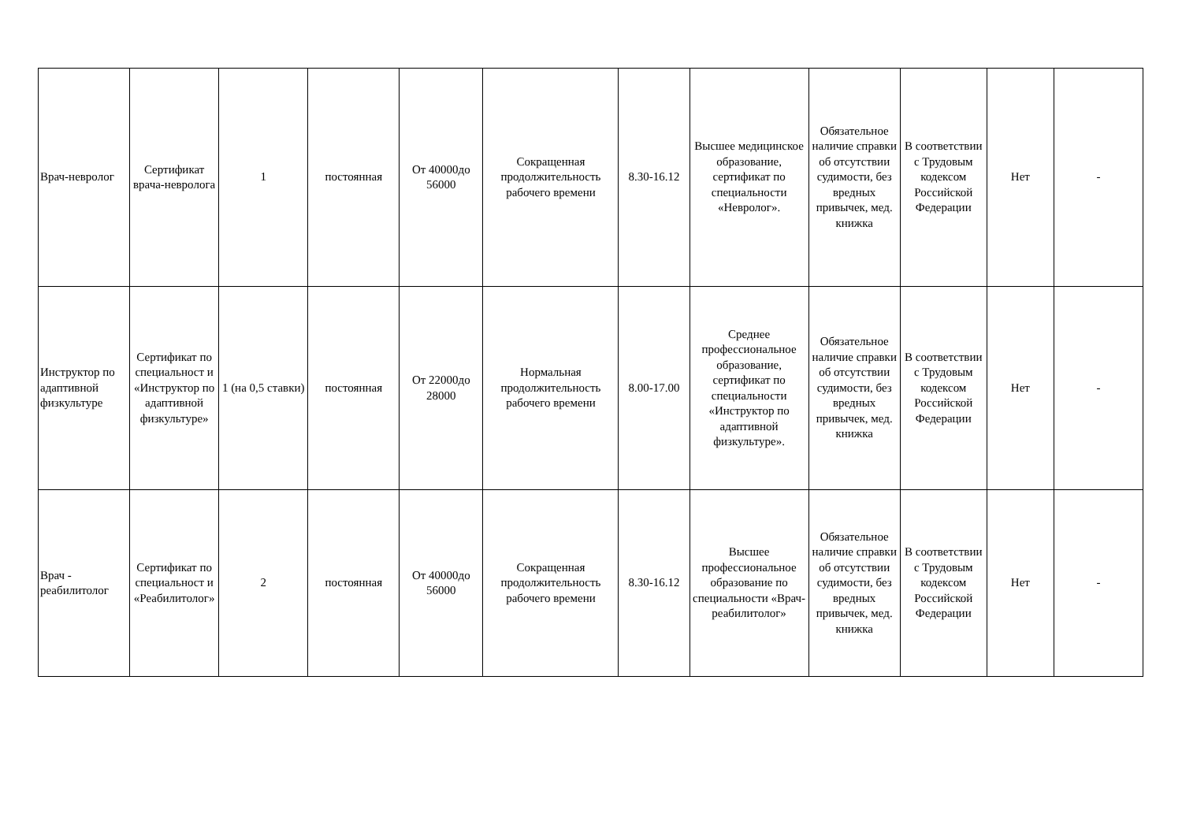| Врач-невролог | Сертификат врача-невролога | 1 | постоянная | От 40000до 56000 | Сокращенная продолжительность рабочего времени | 8.30-16.12 | Высшее медицинское образование, сертификат по специальности «Невролог». | Обязательное наличие справки об отсутствии судимости, без вредных привычек, мед. книжка | В соответствии с Трудовым кодексом Российской Федерации | Нет | - |
| Инструктор по адаптивной физкультуре | Сертификат по специальност и «Инструктор по адаптивной физкультуре» | 1 (на 0,5 ставки) | постоянная | От 22000до 28000 | Нормальная продолжительность рабочего времени | 8.00-17.00 | Среднее профессиональное образование, сертификат по специальности «Инструктор по адаптивной физкультуре». | Обязательное наличие справки об отсутствии судимости, без вредных привычек, мед. книжка | В соответствии с Трудовым кодексом Российской Федерации | Нет | - |
| Врач - реабилитолог | Сертификат по специальност и «Реабилитолог» | 2 | постоянная | От 40000до 56000 | Сокращенная продолжительность рабочего времени | 8.30-16.12 | Высшее профессиональное образование по специальности «Врач-реабилитолог» | Обязательное наличие справки об отсутствии судимости, без вредных привычек, мед. книжка | В соответствии с Трудовым кодексом Российской Федерации | Нет | - |